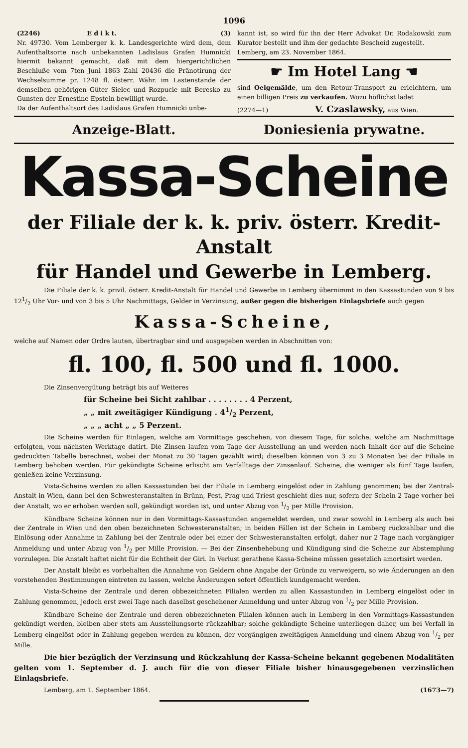1096
(2246) E d i k t. (3)
Nr. 49730. Vom Lemberger k. k. Landesgerichte wird dem, dem Aufenthaltsorte nach unbekannten Ladislaus Grafen Humnicki hiermit bekannt gemacht, daß mit dem hiergerichtlichen Beschluße vom 7ten Juni 1863 Zahl 20436 die Pränotirung der Wechselsumme pr. 1248 fl. österr. Währ. im Lastenstande der demselben gehörigen Güter Sielec und Rozpucie mit Beresko zu Gunsten der Ernestine Epstein bewilligt wurde.
Da der Aufenthaltsort des Ladislaus Grafen Humnicki unbe-
kannt ist, so wird für ihn der Herr Advokat Dr. Rodakowski zum Kurator bestellt und ihm der gedachte Bescheid zugestellt.
Lemberg, am 23. November 1864.
☛ Im Hotel Lang ☚
sind Oelgemälde, um den Retour-Transport zu erleichtern, um einen billigen Preis zu verkaufen. Wozu höflichst ladet
(2274—1) V. Czaslawsky, aus Wien.
Anzeige-Blatt. Doniesienia prywatne.
Kassa-Scheine
der Filiale der k. k. priv. österr. Kredit-Anstalt
für Handel und Gewerbe in Lemberg.
Die Filiale der k. k. privil. österr. Kredit-Anstalt für Handel und Gewerbe in Lemberg übernimmt in den Kassastunden von 9 bis 121/2 Uhr Vor- und von 3 bis 5 Uhr Nachmittags, Gelder in Verzinsung, außer gegen die bisherigen Einlagsbriefe auch gegen
Kassa-Scheine,
welche auf Namen oder Ordre lauten, übertragbar sind und ausgegeben werden in Abschnitten von:
fl. 100, fl. 500 und fl. 1000.
Die Zinsenvergütung beträgt bis auf Weiteres
für Scheine bei Sicht zahlbar . . . . . . . . 4 Perzent,
„ „ mit zweitägiger Kündigung . 41/2 Perzent,
„ „ „ acht „ „ 5 Perzent.
Die Scheine werden für Einlagen, welche am Vormittage geschehen, von diesem Tage, für solche, welche am Nachmittage erfolgten, vom nächsten Werktage datirt. Die Zinsen laufen vom Tage der Ausstellung an und werden nach Inhalt der auf die Scheine gedruckten Tabelle berechnet, wobei der Monat zu 30 Tagen gezählt wird; dieselben können von 3 zu 3 Monaten bei der Filiale in Lemberg behoben werden. Für gekündigte Scheine erlischt am Verfalltage der Zinsenlauf. Scheine, die weniger als fünf Tage laufen, genießen keine Verzinsung.
Vista-Scheine werden zu allen Kassastunden bei der Filiale in Lemberg eingelöst oder in Zahlung genommen; bei der Zentral-Anstalt in Wien, dann bei den Schwesteranstalten in Brünn, Pest, Prag und Triest geschieht dies nur, sofern der Schein 2 Tage vorher bei der Anstalt, wo er erhoben werden soll, gekündigt worden ist, und unter Abzug von 1/2 per Mille Provision.
Kündbare Scheine können nur in den Vormittags-Kassastunden angemeldet werden, und zwar sowohl in Lemberg als auch bei der Zentrale in Wien und den oben bezeichneten Schwesteranstalten; in beiden Fällen ist der Schein in Lemberg rückzahlbar und die Einlösung oder Annahme in Zahlung bei der Zentrale oder bei einer der Schwesteranstalten erfolgt, daher nur 2 Tage nach vorgängiger Anmeldung und unter Abzug von 1/2 per Mille Provision. — Bei der Zinsenbehebung und Kündigung sind die Scheine zur Abstemplung vorzulegen. Die Anstalt haftet nicht für die Echtheit der Giri. In Verlust gerathene Kassa-Scheine müssen gesetzlich amortisirt werden.
Der Anstalt bleibt es vorbehalten die Annahme von Geldern ohne Angabe der Gründe zu verweigern, so wie Änderungen an den vorstehenden Bestimmungen eintreten zu lassen, welche Änderungen sofort öffentlich kundgemacht werden.
Vista-Scheine der Zentrale und deren obbezeichneten Filialen werden zu allen Kassastunden in Lemberg eingelöst oder in Zahlung genommen, jedoch erst zwei Tage nach daselbst geschehener Anmeldung und unter Abzug von 1/2 per Mille Provision.
Kündbare Scheine der Zentrale und deren obbezeichneten Filialen können auch in Lemberg in den Vormittags-Kassastunden gekündigt werden, bleiben aber stets am Ausstellungsorte rückzahlbar; solche gekündigte Scheine unterliegen daher, um bei Verfall in Lemberg eingelöst oder in Zahlung gegeben werden zu können, der vorgängigen zweitägigen Anmeldung und einem Abzug von 1/2 per Mille.
Die hier bezüglich der Verzinsung und Rückzahlung der Kassa-Scheine bekannt gegebenen Modalitäten gelten vom 1. September d. J. auch für die von dieser Filiale bisher hinausgegebenen verzinslichen Einlagsbriefe.
Lemberg, am 1. September 1864. (1673—7)